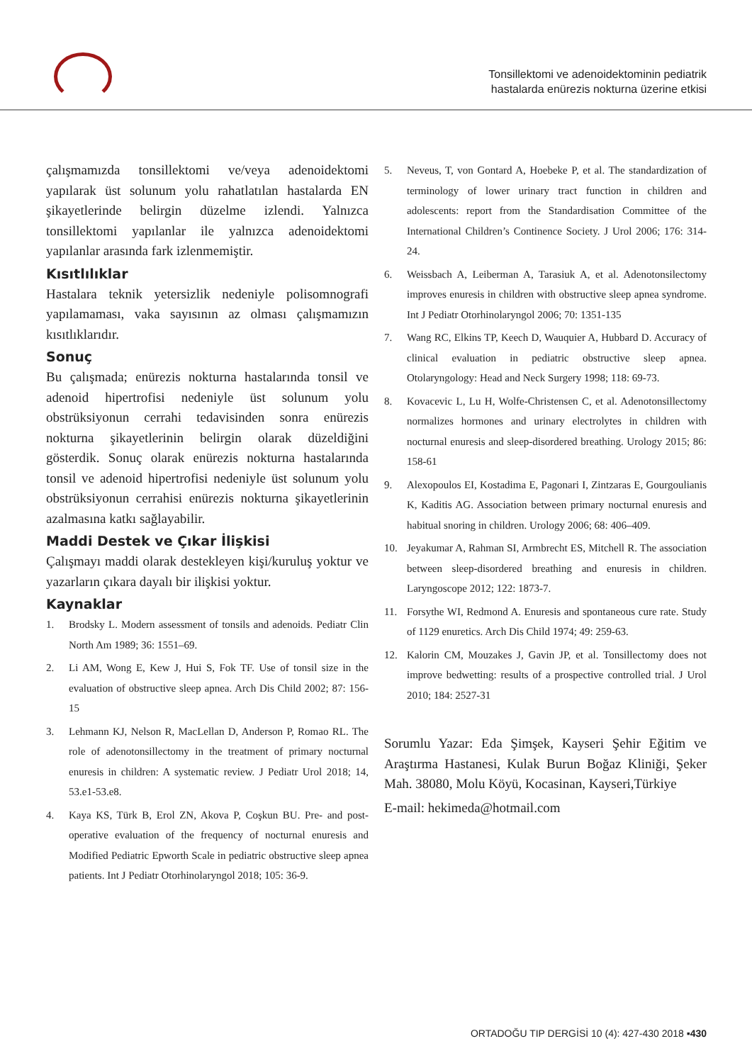Tonsillektomi ve adenoidektominin pediatrik
hastalarda enürezis nokturna üzerine etkisi
çalışmamızda tonsillektomi ve/veya adenoidektomi yapılarak üst solunum yolu rahatlatılan hastalarda EN şikayetlerinde belirgin düzelme izlendi. Yalnızca tonsillektomi yapılanlar ile yalnızca adenoidektomi yapılanlar arasında fark izlenmemiştir.
Kısıtlılıklar
Hastalara teknik yetersizlik nedeniyle polisomnografi yapılamaması, vaka sayısının az olması çalışmamızın kısıtlıklarıdır.
Sonuç
Bu çalışmada; enürezis nokturna hastalarında tonsil ve adenoid hipertrofisi nedeniyle üst solunum yolu obstrüksiyonun cerrahi tedavisinden sonra enürezis nokturna şikayetlerinin belirgin olarak düzeldiğini gösterdik. Sonuç olarak enürezis nokturna hastalarında tonsil ve adenoid hipertrofisi nedeniyle üst solunum yolu obstrüksiyonun cerrahisi enürezis nokturna şikayetlerinin azalmasına katkı sağlayabilir.
Maddi Destek ve Çıkar İlişkisi
Çalışmayı maddi olarak destekleyen kişi/kuruluş yoktur ve yazarların çıkara dayalı bir ilişkisi yoktur.
Kaynaklar
1. Brodsky L. Modern assessment of tonsils and adenoids. Pediatr Clin North Am 1989; 36: 1551–69.
2. Li AM, Wong E, Kew J, Hui S, Fok TF. Use of tonsil size in the evaluation of obstructive sleep apnea. Arch Dis Child 2002; 87: 156-15
3. Lehmann KJ, Nelson R, MacLellan D, Anderson P, Romao RL. The role of adenotonsillectomy in the treatment of primary nocturnal enuresis in children: A systematic review. J Pediatr Urol 2018; 14, 53.e1-53.e8.
4. Kaya KS, Türk B, Erol ZN, Akova P, Coşkun BU. Pre- and post-operative evaluation of the frequency of nocturnal enuresis and Modified Pediatric Epworth Scale in pediatric obstructive sleep apnea patients. Int J Pediatr Otorhinolaryngol 2018; 105: 36-9.
5. Neveus, T, von Gontard A, Hoebeke P, et al. The standardization of terminology of lower urinary tract function in children and adolescents: report from the Standardisation Committee of the International Children’s Continence Society. J Urol 2006; 176: 314-24.
6. Weissbach A, Leiberman A, Tarasiuk A, et al. Adenotonsilectomy improves enuresis in children with obstructive sleep apnea syndrome. Int J Pediatr Otorhinolaryngol 2006; 70: 1351-135
7. Wang RC, Elkins TP, Keech D, Wauquier A, Hubbard D. Accuracy of clinical evaluation in pediatric obstructive sleep apnea. Otolaryngology: Head and Neck Surgery 1998; 118: 69-73.
8. Kovacevic L, Lu H, Wolfe-Christensen C, et al. Adenotonsillectomy normalizes hormones and urinary electrolytes in children with nocturnal enuresis and sleep-disordered breathing. Urology 2015; 86: 158-61
9. Alexopoulos EI, Kostadima E, Pagonari I, Zintzaras E, Gourgoulianis K, Kaditis AG. Association between primary nocturnal enuresis and habitual snoring in children. Urology 2006; 68: 406–409.
10. Jeyakumar A, Rahman SI, Armbrecht ES, Mitchell R. The association between sleep-disordered breathing and enuresis in children. Laryngoscope 2012; 122: 1873-7.
11. Forsythe WI, Redmond A. Enuresis and spontaneous cure rate. Study of 1129 enuretics. Arch Dis Child 1974; 49: 259-63.
12. Kalorin CM, Mouzakes J, Gavin JP, et al. Tonsillectomy does not improve bedwetting: results of a prospective controlled trial. J Urol 2010; 184: 2527-31
Sorumlu Yazar: Eda Şimşek, Kayseri Şehir Eğitim ve Araştırma Hastanesi, Kulak Burun Boğaz Kliniği, Şeker Mah. 38080, Molu Köyü, Kocasinan, Kayseri,Türkiye
E-mail: hekimeda@hotmail.com
ORTADOĞU TIP DERGİSİ 10 (4): 427-430 2018 ▪430